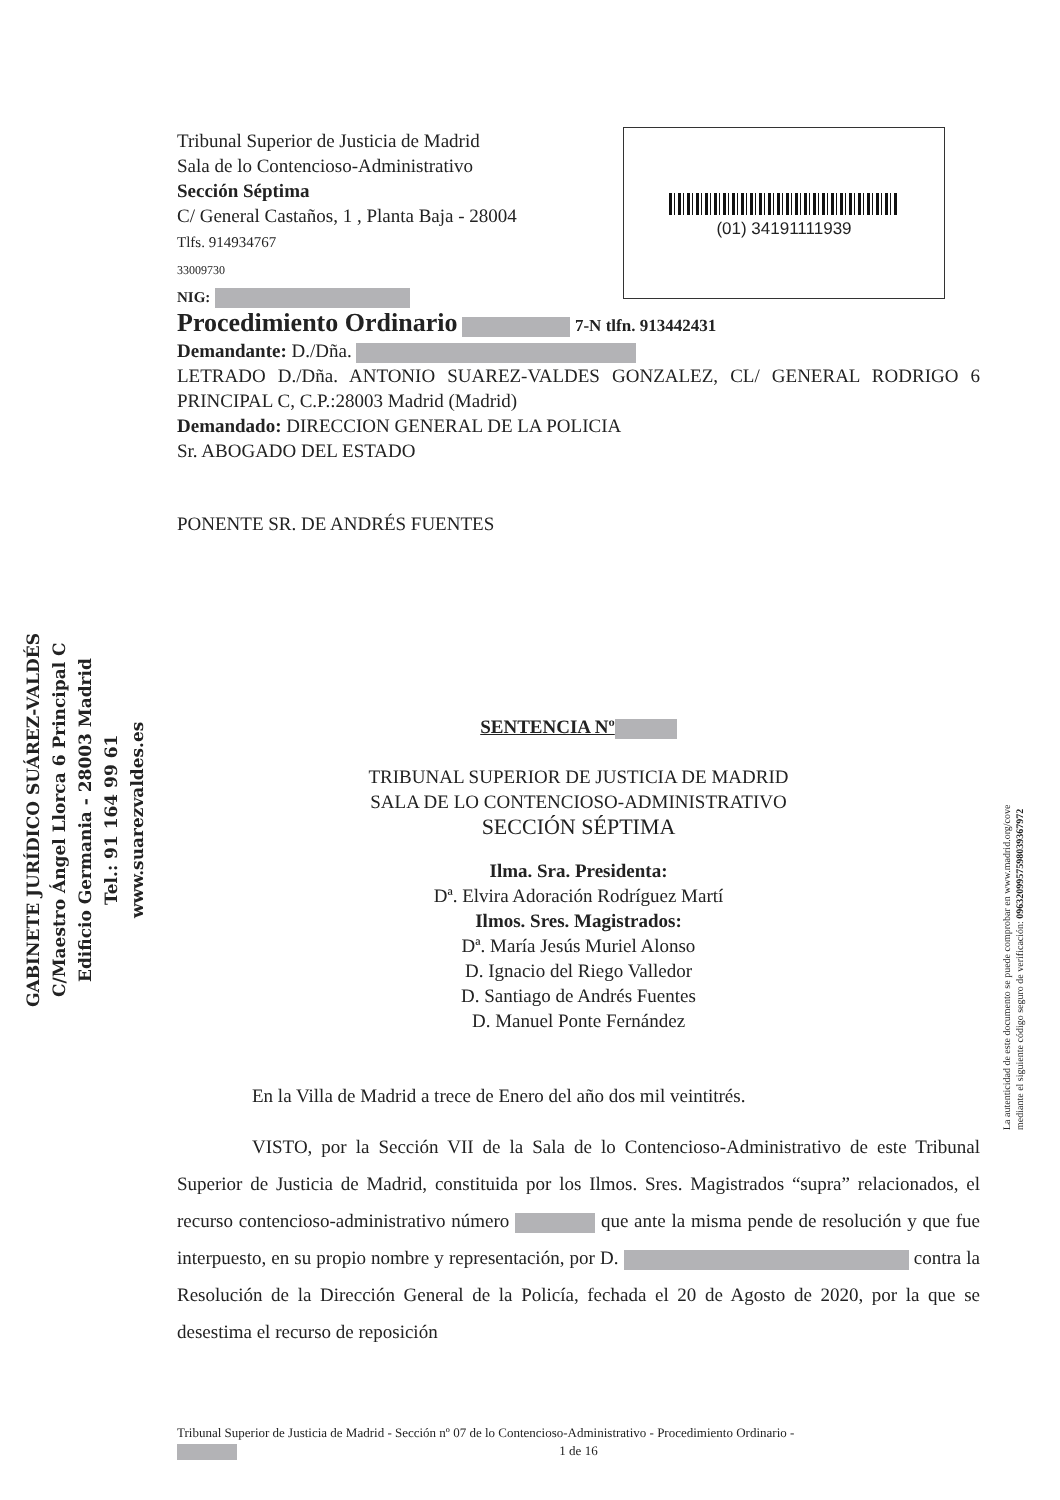Tribunal Superior de Justicia de Madrid
Sala de lo Contencioso-Administrativo
Sección Séptima
C/ General Castaños, 1 , Planta Baja - 28004
Tlfs. 914934767
33009730
NIG:
Procedimiento Ordinario 7-N tlfn. 913442431
Demandante: D./Dña.
LETRADO D./Dña. ANTONIO SUAREZ-VALDES GONZALEZ, CL/ GENERAL RODRIGO 6 PRINCIPAL C, C.P.:28003 Madrid (Madrid)
Demandado: DIRECCION GENERAL DE LA POLICIA
Sr. ABOGADO DEL ESTADO
PONENTE SR. DE ANDRÉS FUENTES
SENTENCIA Nº
TRIBUNAL SUPERIOR DE JUSTICIA DE MADRID
SALA DE LO CONTENCIOSO-ADMINISTRATIVO
SECCIÓN SÉPTIMA
Ilma. Sra. Presidenta:
Dª. Elvira Adoración Rodríguez Martí
Ilmos. Sres. Magistrados:
Dª. María Jesús Muriel Alonso
D. Ignacio del Riego Valledor
D. Santiago de Andrés Fuentes
D. Manuel Ponte Fernández
En la Villa de Madrid a trece de Enero del año dos mil veintitrés.
VISTO, por la Sección VII de la Sala de lo Contencioso-Administrativo de este Tribunal Superior de Justicia de Madrid, constituida por los Ilmos. Sres. Magistrados “supra” relacionados, el recurso contencioso-administrativo número que ante la misma pende de resolución y que fue interpuesto, en su propio nombre y representación, por D. contra la Resolución de la Dirección General de la Policía, fechada el 20 de Agosto de 2020, por la que se desestima el recurso de reposición
(01) 34191111939
GABINETE JURÍDICO SUÁREZ-VALDÉS
C/Maestro Ángel Llorca 6 Principal C
Edificio Germania - 28003 Madrid
Tel.: 91 164 99 61
www.suarezvaldes.es
La autenticidad de este documento se puede comprobar en www.madrid.org/cove
mediante el siguiente código seguro de verificación: 0963209957598039367972
Tribunal Superior de Justicia de Madrid - Sección nº 07 de lo Contencioso-Administrativo - Procedimiento Ordinario -
1 de 16